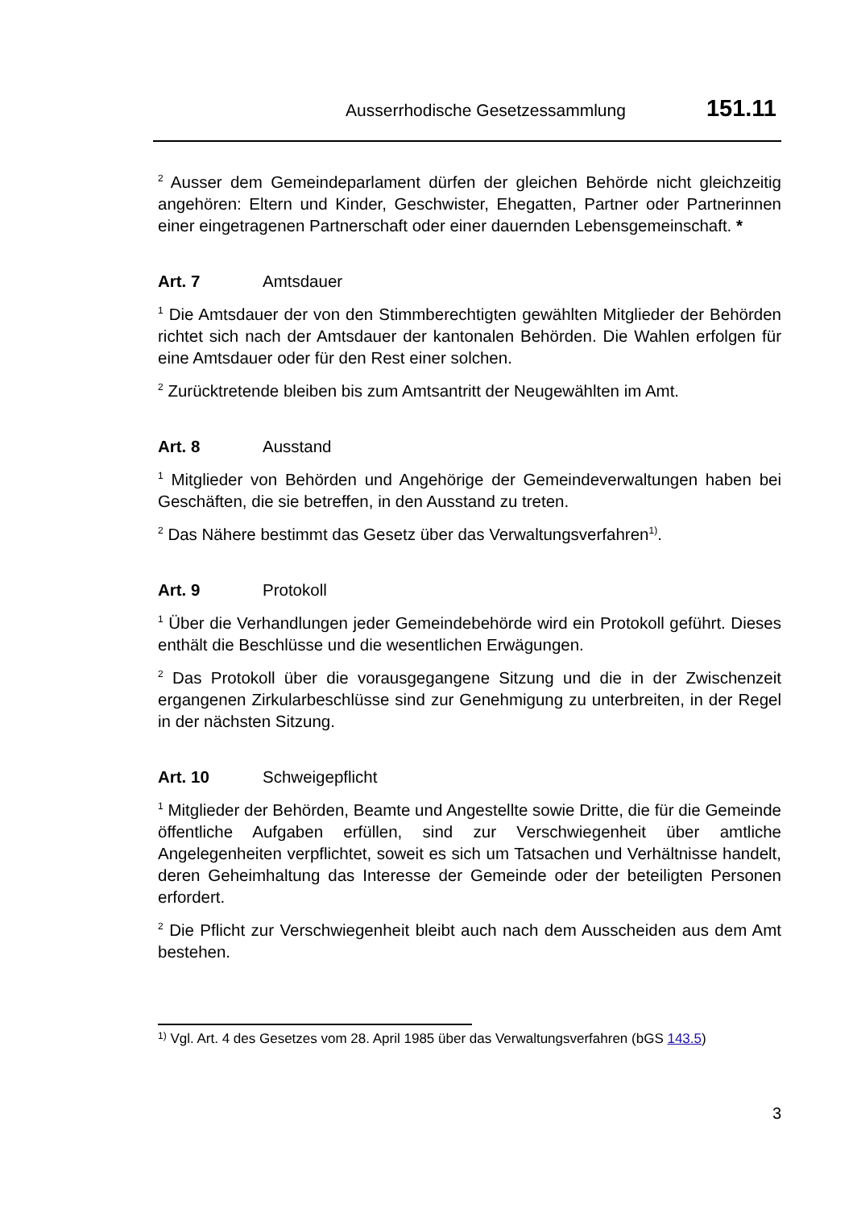Ausserrhodische Gesetzessammlung 151.11
<sup>2</sup> Ausser dem Gemeindeparlament dürfen der gleichen Behörde nicht gleichzeitig angehören: Eltern und Kinder, Geschwister, Ehegatten, Partner oder Partnerinnen einer eingetragenen Partnerschaft oder einer dauernden Lebensgemeinschaft. *
Art. 7 Amtsdauer
<sup>1</sup> Die Amtsdauer der von den Stimmberechtigten gewählten Mitglieder der Behörden richtet sich nach der Amtsdauer der kantonalen Behörden. Die Wahlen erfolgen für eine Amtsdauer oder für den Rest einer solchen.
<sup>2</sup> Zurücktretende bleiben bis zum Amtsantritt der Neugewählten im Amt.
Art. 8 Ausstand
<sup>1</sup> Mitglieder von Behörden und Angehörige der Gemeindeverwaltungen haben bei Geschäften, die sie betreffen, in den Ausstand zu treten.
<sup>2</sup> Das Nähere bestimmt das Gesetz über das Verwaltungsverfahren<sup>1)</sup>.
Art. 9 Protokoll
<sup>1</sup> Über die Verhandlungen jeder Gemeindebehörde wird ein Protokoll geführt. Dieses enthält die Beschlüsse und die wesentlichen Erwägungen.
<sup>2</sup> Das Protokoll über die vorausgegangene Sitzung und die in der Zwischenzeit ergangenen Zirkularbeschlüsse sind zur Genehmigung zu unterbreiten, in der Regel in der nächsten Sitzung.
Art. 10 Schweigepflicht
<sup>1</sup> Mitglieder der Behörden, Beamte und Angestellte sowie Dritte, die für die Gemeinde öffentliche Aufgaben erfüllen, sind zur Verschwiegenheit über amtliche Angelegenheiten verpflichtet, soweit es sich um Tatsachen und Verhältnisse handelt, deren Geheimhaltung das Interesse der Gemeinde oder der beteiligten Personen erfordert.
<sup>2</sup> Die Pflicht zur Verschwiegenheit bleibt auch nach dem Ausscheiden aus dem Amt bestehen.
<sup>1)</sup> Vgl. Art. 4 des Gesetzes vom 28. April 1985 über das Verwaltungsverfahren (bGS 143.5)
3